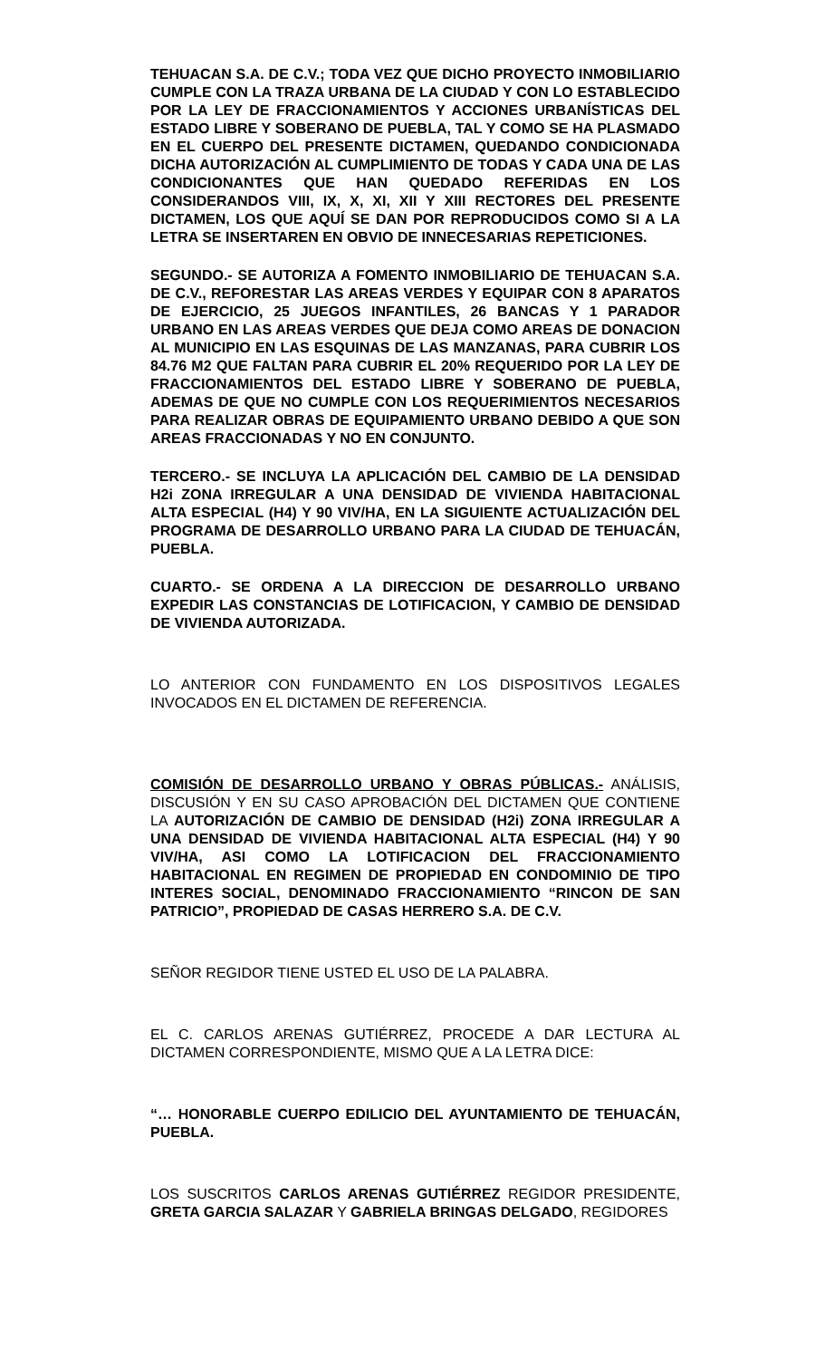TEHUACAN S.A. DE C.V.; TODA VEZ QUE DICHO PROYECTO INMOBILIARIO CUMPLE CON LA TRAZA URBANA DE LA CIUDAD Y CON LO ESTABLECIDO POR LA LEY DE FRACCIONAMIENTOS Y ACCIONES URBANÍSTICAS DEL ESTADO LIBRE Y SOBERANO DE PUEBLA, TAL Y COMO SE HA PLASMADO EN EL CUERPO DEL PRESENTE DICTAMEN, QUEDANDO CONDICIONADA DICHA AUTORIZACIÓN AL CUMPLIMIENTO DE TODAS Y CADA UNA DE LAS CONDICIONANTES QUE HAN QUEDADO REFERIDAS EN LOS CONSIDERANDOS VIII, IX, X, XI, XII Y XIII RECTORES DEL PRESENTE DICTAMEN, LOS QUE AQUÍ SE DAN POR REPRODUCIDOS COMO SI A LA LETRA SE INSERTAREN EN OBVIO DE INNECESARIAS REPETICIONES.
SEGUNDO.- SE AUTORIZA A FOMENTO INMOBILIARIO DE TEHUACAN S.A. DE C.V., REFORESTAR LAS AREAS VERDES Y EQUIPAR CON 8 APARATOS DE EJERCICIO, 25 JUEGOS INFANTILES, 26 BANCAS Y 1 PARADOR URBANO EN LAS AREAS VERDES QUE DEJA COMO AREAS DE DONACION AL MUNICIPIO EN LAS ESQUINAS DE LAS MANZANAS, PARA CUBRIR LOS 84.76 M2 QUE FALTAN PARA CUBRIR EL 20% REQUERIDO POR LA LEY DE FRACCIONAMIENTOS DEL ESTADO LIBRE Y SOBERANO DE PUEBLA, ADEMAS DE QUE NO CUMPLE CON LOS REQUERIMIENTOS NECESARIOS PARA REALIZAR OBRAS DE EQUIPAMIENTO URBANO DEBIDO A QUE SON AREAS FRACCIONADAS Y NO EN CONJUNTO.
TERCERO.- SE INCLUYA LA APLICACIÓN DEL CAMBIO DE LA DENSIDAD H2i ZONA IRREGULAR A UNA DENSIDAD DE VIVIENDA HABITACIONAL ALTA ESPECIAL (H4) Y 90 VIV/HA, EN LA SIGUIENTE ACTUALIZACIÓN DEL PROGRAMA DE DESARROLLO URBANO PARA LA CIUDAD DE TEHUACÁN, PUEBLA.
CUARTO.- SE ORDENA A LA DIRECCION DE DESARROLLO URBANO EXPEDIR LAS CONSTANCIAS DE LOTIFICACION, Y CAMBIO DE DENSIDAD DE VIVIENDA AUTORIZADA.
LO ANTERIOR CON FUNDAMENTO EN LOS DISPOSITIVOS LEGALES INVOCADOS EN EL DICTAMEN DE REFERENCIA.
COMISIÓN DE DESARROLLO URBANO Y OBRAS PÚBLICAS.- ANÁLISIS, DISCUSIÓN Y EN SU CASO APROBACIÓN DEL DICTAMEN QUE CONTIENE LA AUTORIZACIÓN DE CAMBIO DE DENSIDAD (H2i) ZONA IRREGULAR A UNA DENSIDAD DE VIVIENDA HABITACIONAL ALTA ESPECIAL (H4) Y 90 VIV/HA, ASI COMO LA LOTIFICACION DEL FRACCIONAMIENTO HABITACIONAL EN REGIMEN DE PROPIEDAD EN CONDOMINIO DE TIPO INTERES SOCIAL, DENOMINADO FRACCIONAMIENTO “RINCON DE SAN PATRICIO”, PROPIEDAD DE CASAS HERRERO S.A. DE C.V.
SEÑOR REGIDOR TIENE USTED EL USO DE LA PALABRA.
EL C. CARLOS ARENAS GUTIÉRREZ, PROCEDE A DAR LECTURA AL DICTAMEN CORRESPONDIENTE, MISMO QUE A LA LETRA DICE:
“… HONORABLE CUERPO EDILICIO DEL AYUNTAMIENTO DE TEHUACÁN, PUEBLA.
LOS SUSCRITOS CARLOS ARENAS GUTIÉRREZ REGIDOR PRESIDENTE, GRETA GARCIA SALAZAR Y GABRIELA BRINGAS DELGADO, REGIDORES